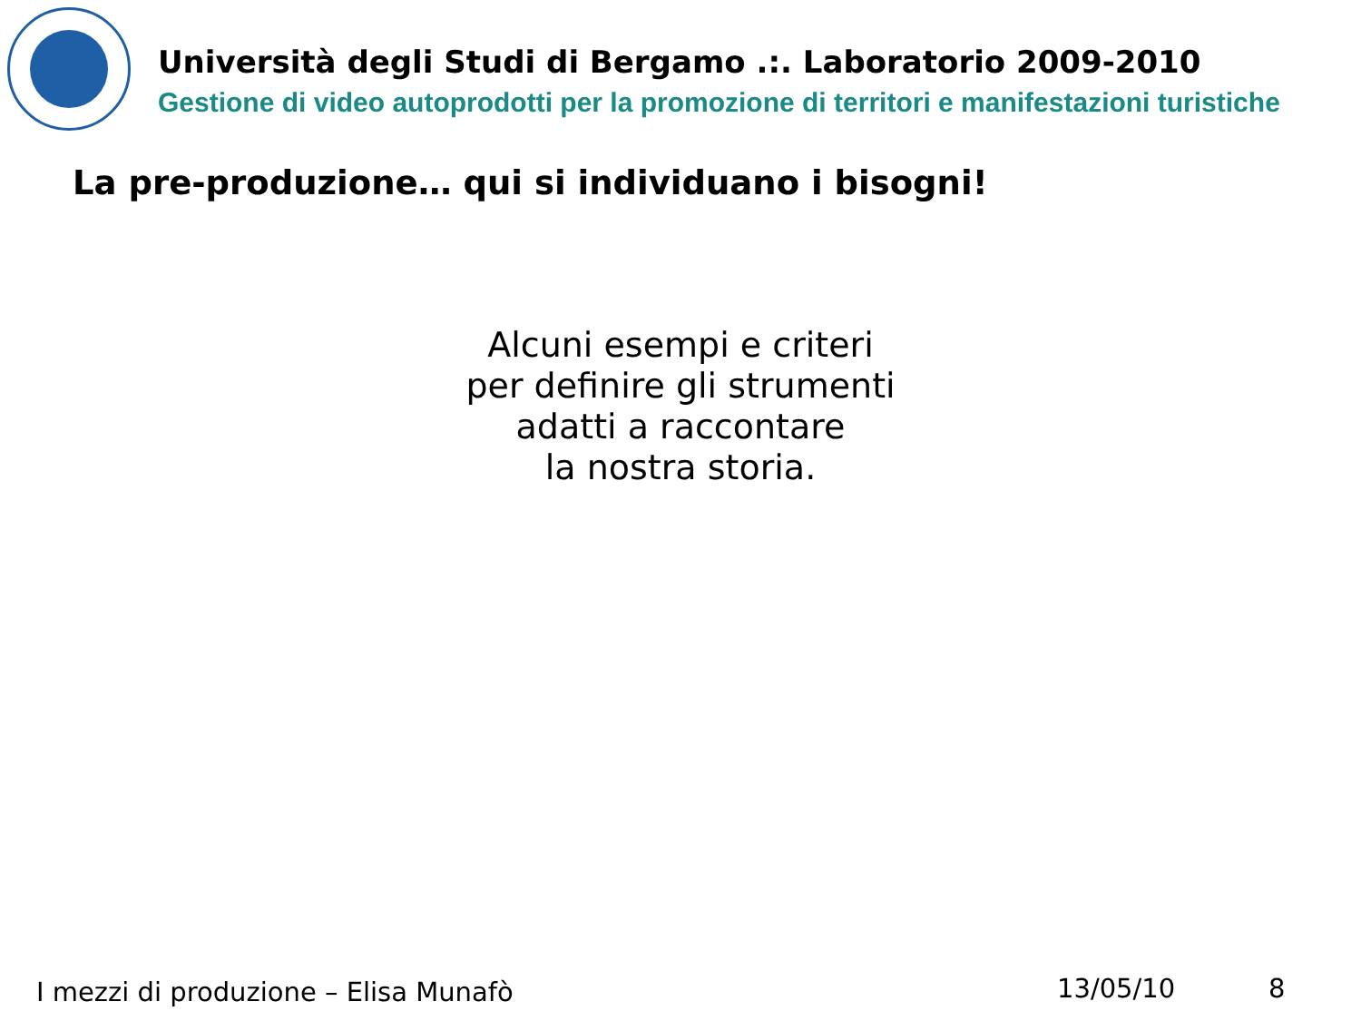Università degli Studi di Bergamo .:. Laboratorio 2009-2010
Gestione di video autoprodotti per la promozione di territori e manifestazioni turistiche
La pre-produzione… qui si individuano i bisogni!
Alcuni esempi e criteri
per definire gli strumenti
adatti a raccontare
la nostra storia.
I mezzi di produzione – Elisa Munafò
13/05/10 8